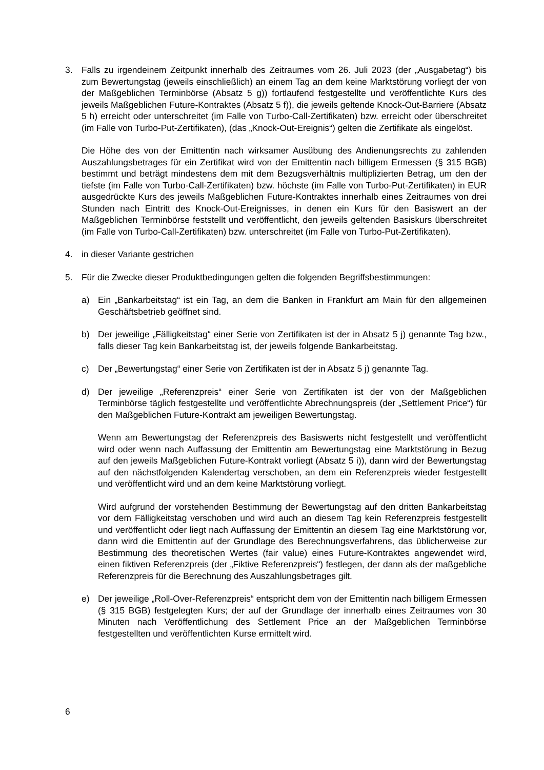3. Falls zu irgendeinem Zeitpunkt innerhalb des Zeitraumes vom 26. Juli 2023 (der „Ausgabetag“) bis zum Bewertungstag (jeweils einschließlich) an einem Tag an dem keine Marktstörung vorliegt der von der Maßgeblichen Terminbörse (Absatz 5 g)) fortlaufend festgestellte und veröffentlichte Kurs des jeweils Maßgeblichen Future-Kontraktes (Absatz 5 f)), die jeweils geltende Knock-Out-Barriere (Absatz 5 h) erreicht oder unterschreitet (im Falle von Turbo-Call-Zertifikaten) bzw. erreicht oder überschreitet (im Falle von Turbo-Put-Zertifikaten), (das „Knock-Out-Ereignis“) gelten die Zertifikate als eingelöst.
Die Höhe des von der Emittentin nach wirksamer Ausübung des Andienungsrechts zu zahlenden Auszahlungsbetrages für ein Zertifikat wird von der Emittentin nach billigem Ermessen (§ 315 BGB) bestimmt und beträgt mindestens dem mit dem Bezugsverhältnis multiplizierten Betrag, um den der tiefste (im Falle von Turbo-Call-Zertifikaten) bzw. höchste (im Falle von Turbo-Put-Zertifikaten) in EUR ausgedrückte Kurs des jeweils Maßgeblichen Future-Kontraktes innerhalb eines Zeitraumes von drei Stunden nach Eintritt des Knock-Out-Ereignisses, in denen ein Kurs für den Basiswert an der Maßgeblichen Terminbörse feststellt und veröffentlicht, den jeweils geltenden Basiskurs überschreitet (im Falle von Turbo-Call-Zertifikaten) bzw. unterschreitet (im Falle von Turbo-Put-Zertifikaten).
4. in dieser Variante gestrichen
5. Für die Zwecke dieser Produktbedingungen gelten die folgenden Begriffsbestimmungen:
a) Ein „Bankarbeitstag“ ist ein Tag, an dem die Banken in Frankfurt am Main für den allgemeinen Geschäftsbetrieb geöffnet sind.
b) Der jeweilige „Fälligkeitstag“ einer Serie von Zertifikaten ist der in Absatz 5 j) genannte Tag bzw., falls dieser Tag kein Bankarbeitstag ist, der jeweils folgende Bankarbeitstag.
c) Der „Bewertungstag“ einer Serie von Zertifikaten ist der in Absatz 5 j) genannte Tag.
d) Der jeweilige „Referenzpreis“ einer Serie von Zertifikaten ist der von der Maßgeblichen Terminbörse täglich festgestellte und veröffentlichte Abrechnungspreis (der „Settlement Price“) für den Maßgeblichen Future-Kontrakt am jeweiligen Bewertungstag.
Wenn am Bewertungstag der Referenzpreis des Basiswerts nicht festgestellt und veröffentlicht wird oder wenn nach Auffassung der Emittentin am Bewertungstag eine Marktstörung in Bezug auf den jeweils Maßgeblichen Future-Kontrakt vorliegt (Absatz 5 i)), dann wird der Bewertungstag auf den nächstfolgenden Kalendertag verschoben, an dem ein Referenzpreis wieder festgestellt und veröffentlicht wird und an dem keine Marktstörung vorliegt.
Wird aufgrund der vorstehenden Bestimmung der Bewertungstag auf den dritten Bankarbeitstag vor dem Fälligkeitstag verschoben und wird auch an diesem Tag kein Referenzpreis festgestellt und veröffentlicht oder liegt nach Auffassung der Emittentin an diesem Tag eine Marktstörung vor, dann wird die Emittentin auf der Grundlage des Berechnungsverfahrens, das üblicherweise zur Bestimmung des theoretischen Wertes (fair value) eines Future-Kontraktes angewendet wird, einen fiktiven Referenzpreis (der „Fiktive Referenzpreis“) festlegen, der dann als der maßgebliche Referenzpreis für die Berechnung des Auszahlungsbetrages gilt.
e) Der jeweilige „Roll-Over-Referenzpreis“ entspricht dem von der Emittentin nach billigem Ermessen (§ 315 BGB) festgelegten Kurs; der auf der Grundlage der innerhalb eines Zeitraumes von 30 Minuten nach Veröffentlichung des Settlement Price an der Maßgeblichen Terminbörse festgestellten und veröffentlichten Kurse ermittelt wird.
6